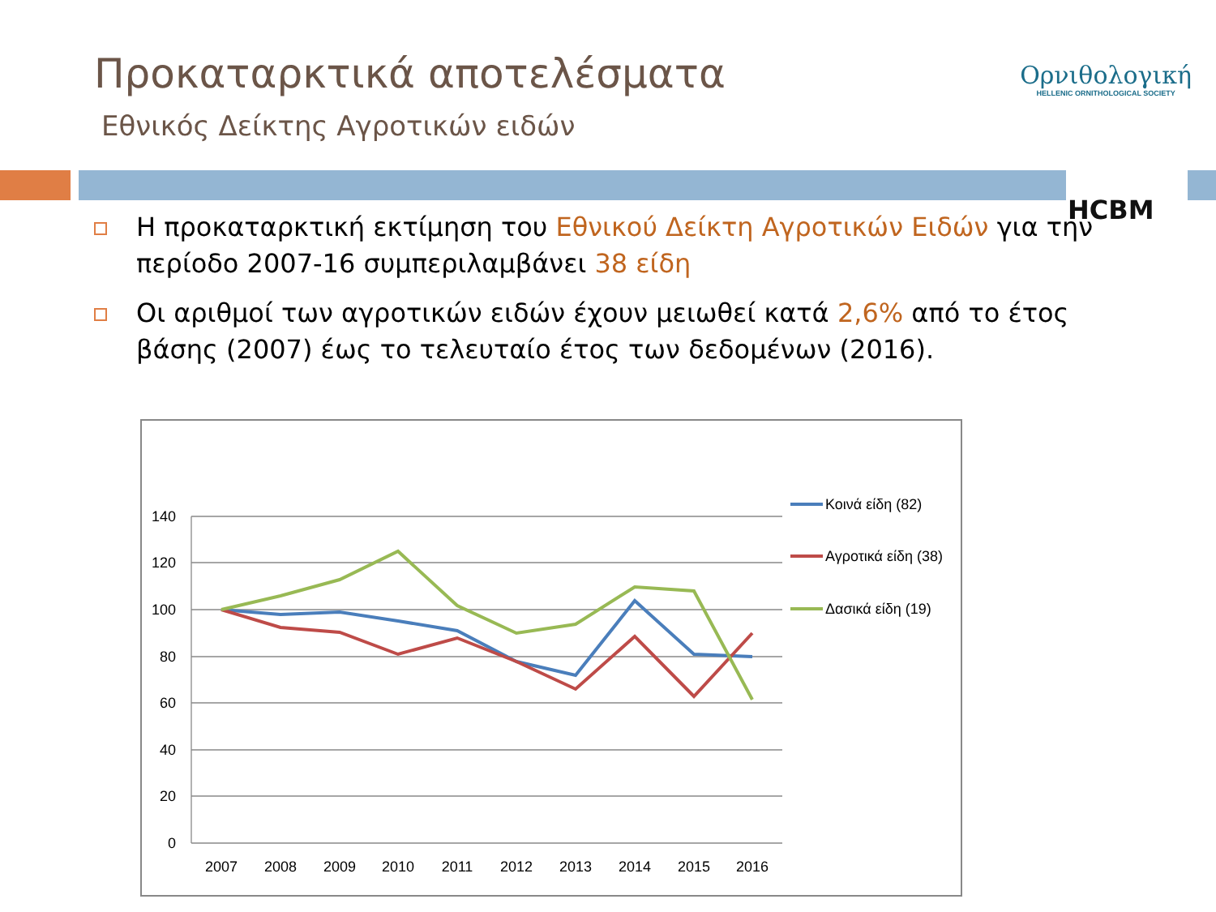Προκαταρκτικά αποτελέσματα
Εθνικός Δείκτης Αγροτικών ειδών
Ορνιθολογική
HELLENIC ORNITHOLOGICAL SOCIETY
HCBM
Η προκαταρκτική εκτίμηση του Εθνικού Δείκτη Αγροτικών Ειδών για την περίοδο 2007-16 συμπεριλαμβάνει 38 είδη
Οι αριθμοί των αγροτικών ειδών έχουν μειωθεί κατά 2,6% από το έτος βάσης (2007) έως το τελευταίο έτος των δεδομένων (2016).
140
120
100
80
60
40
20
0
2007
2008
2009
2010
2011
2012
2013
2014
2015
2016
Κοινά είδη (82)
Αγροτικά είδη (38)
Δασικά είδη (19)